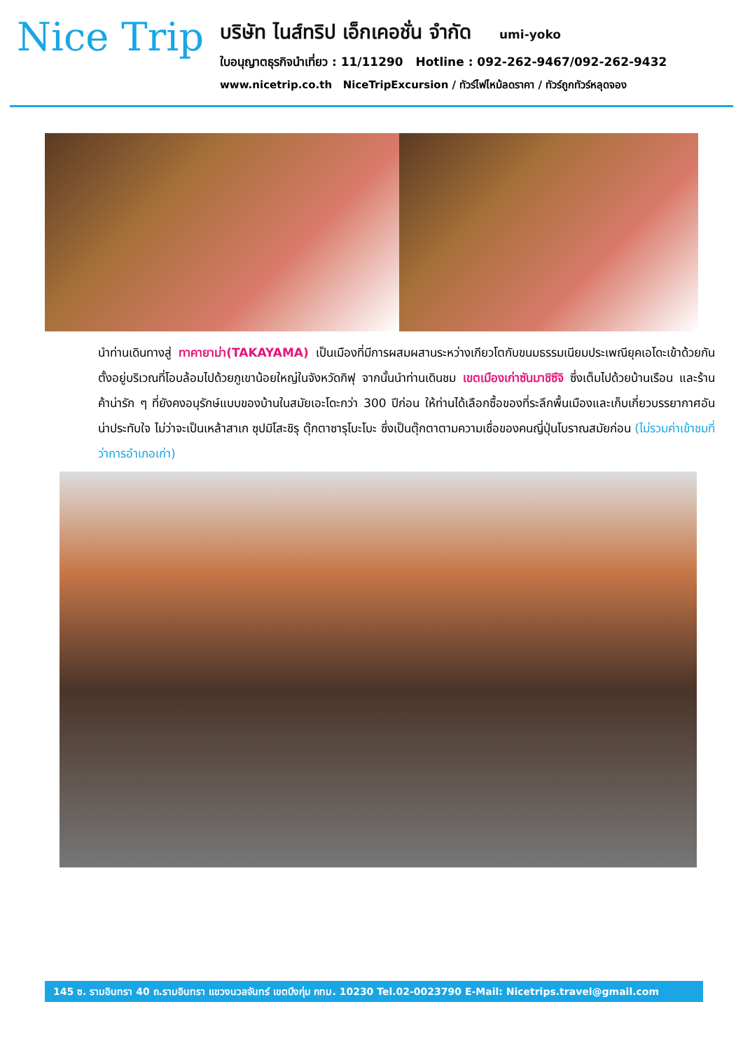Nice Trip
บริษัท ไนส์ทริป เอ็กเคอชั่น จำกัด umi-yoko
ใบอนุญาตธุรกิจนำเที่ยว : 11/11290 Hotline : 092-262-9467/092-262-9432
www.nicetrip.co.th NiceTripExcursion / ทัวร์ไฟไหม้ลดราคา / ทัวร์ถูกทัวร์หลุดจอง
นำท่านเดินทางสู่ ทาคายาม่า(TAKAYAMA) เป็นเมืองที่มีการผสมผสานระหว่างเกียวโตกับขนมธรรมเนียมประเพณียุคเอโดะเข้าด้วยกัน ตั้งอยู่บริเวณที่โอบล้อมไปด้วยภูเขาน้อยใหญ่ในจังหวัดกิฟุ จากนั้นนำท่านเดินชม เขตเมืองเก่าซันมาชิซึจิ ซึ่งเต็มไปด้วยบ้านเรือน และร้านค้าน่ารัก ๆ ที่ยังคงอนุรักษ์แบบของบ้านในสมัยเอะโดะกว่า 300 ปีก่อน ให้ท่านได้เลือกซื้อของที่ระลึกพื้นเมืองและเก็บเกี่ยวบรรยากาศอันน่าประทับใจ ไม่ว่าจะเป็นเหล้าสาเก ซุปมิโสะชิรุ ตุ๊กตาซารุโบะโบะ ซึ่งเป็นตุ๊กตาตามความเชื่อของคนญี่ปุ่นโบราณสมัยก่อน (ไม่รวมค่าเข้าชมที่ว่าการอำเภอเก่า)
145 ซ. รามอินทรา 40 ถ.รามอินทรา แขวงนวลจันทร์ เขตบึงกุ่ม กทม. 10230 Tel.02-0023790 E-Mail: Nicetrips.travel@gmail.com